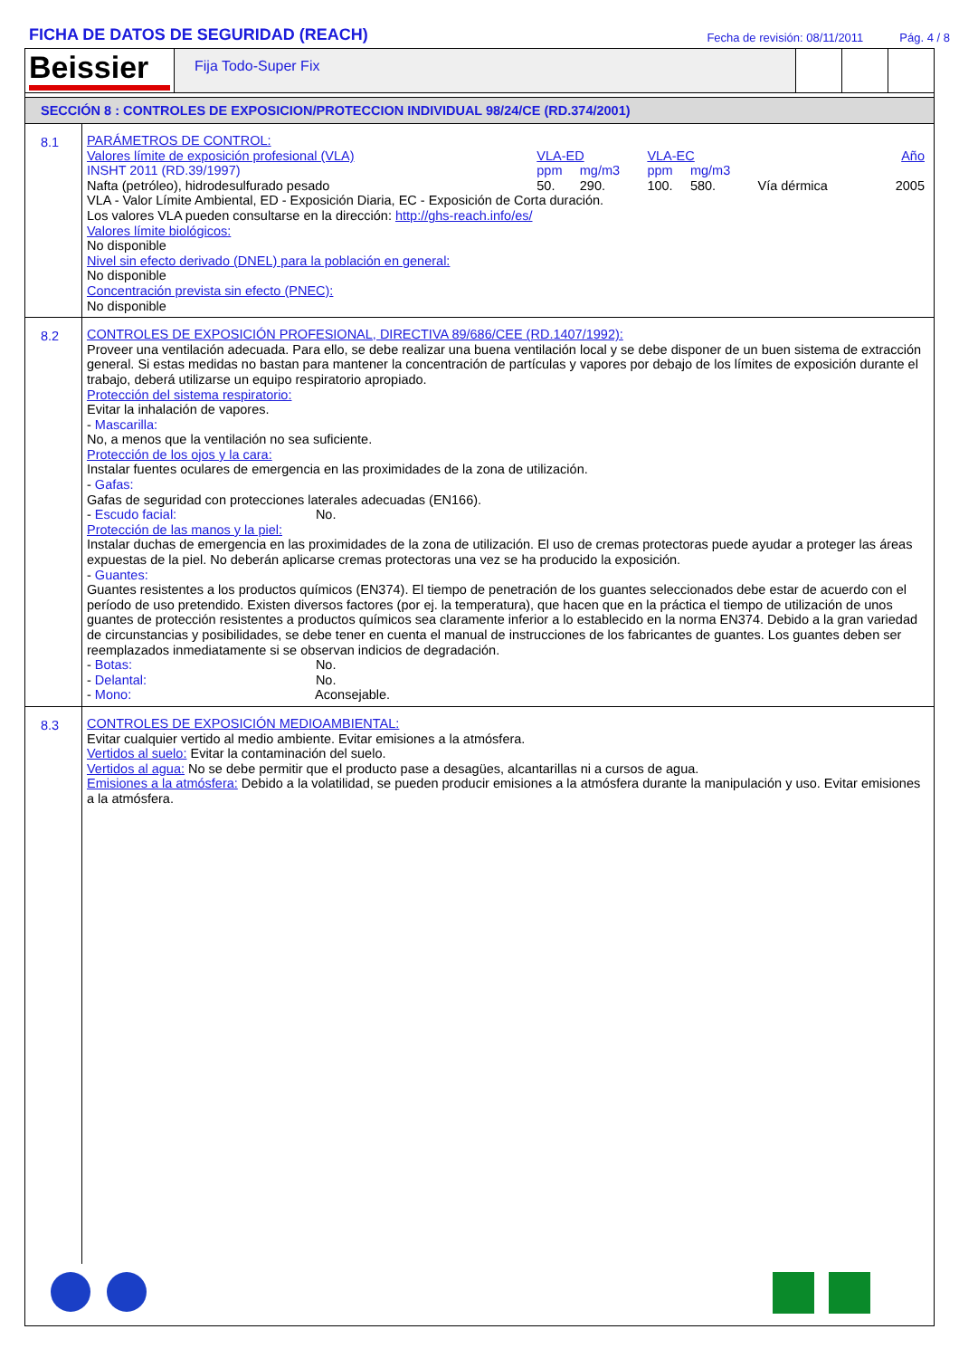FICHA DE DATOS DE SEGURIDAD (REACH)
Fecha de revisión: 08/11/2011 Pág. 4 / 8
Beissier
Fija Todo-Super Fix
SECCIÓN 8 : CONTROLES DE EXPOSICION/PROTECCION INDIVIDUAL 98/24/CE (RD.374/2001)
8.1
PARÁMETROS DE CONTROL:
| Valores límite de exposición profesional (VLA) | VLA-ED | | VLA-EC | | | Año |
| INSHT 2011 (RD.39/1997) | ppm | mg/m3 | ppm | mg/m3 | | |
| Nafta (petróleo), hidrodesulfurado pesado | 50. | 290. | 100. | 580. | Vía dérmica | 2005 |
VLA - Valor Límite Ambiental, ED - Exposición Diaria, EC - Exposición de Corta duración.
Los valores VLA pueden consultarse en la dirección: http://ghs-reach.info/es/
Valores límite biológicos:
No disponible
Nivel sin efecto derivado (DNEL) para la población en general:
No disponible
Concentración prevista sin efecto (PNEC):
No disponible
8.2
CONTROLES DE EXPOSICIÓN PROFESIONAL, DIRECTIVA 89/686/CEE (RD.1407/1992):
Proveer una ventilación adecuada. Para ello, se debe realizar una buena ventilación local y se debe disponer de un buen sistema de extracción general. Si estas medidas no bastan para mantener la concentración de partículas y vapores por debajo de los límites de exposición durante el trabajo, deberá utilizarse un equipo respiratorio apropiado.
Protección del sistema respiratorio:
Evitar la inhalación de vapores.
- Mascarilla:
No, a menos que la ventilación no sea suficiente.
Protección de los ojos y la cara:
Instalar fuentes oculares de emergencia en las proximidades de la zona de utilización.
- Gafas:
Gafas de seguridad con protecciones laterales adecuadas (EN166).
- Escudo facial: No.
Protección de las manos y la piel:
Instalar duchas de emergencia en las proximidades de la zona de utilización. El uso de cremas protectoras puede ayudar a proteger las áreas expuestas de la piel. No deberán aplicarse cremas protectoras una vez se ha producido la exposición.
- Guantes:
Guantes resistentes a los productos químicos (EN374). El tiempo de penetración de los guantes seleccionados debe estar de acuerdo con el período de uso pretendido. Existen diversos factores (por ej. la temperatura), que hacen que en la práctica el tiempo de utilización de unos guantes de protección resistentes a productos químicos sea claramente inferior a lo establecido en la norma EN374. Debido a la gran variedad de circunstancias y posibilidades, se debe tener en cuenta el manual de instrucciones de los fabricantes de guantes. Los guantes deben ser reemplazados inmediatamente si se observan indicios de degradación.
- Botas: No.
- Delantal: No.
- Mono: Aconsejable.
8.3
CONTROLES DE EXPOSICIÓN MEDIOAMBIENTAL:
Evitar cualquier vertido al medio ambiente. Evitar emisiones a la atmósfera.
Vertidos al suelo: Evitar la contaminación del suelo.
Vertidos al agua: No se debe permitir que el producto pase a desagües, alcantarillas ni a cursos de agua.
Emisiones a la atmósfera: Debido a la volatilidad, se pueden producir emisiones a la atmósfera durante la manipulación y uso. Evitar emisiones a la atmósfera.